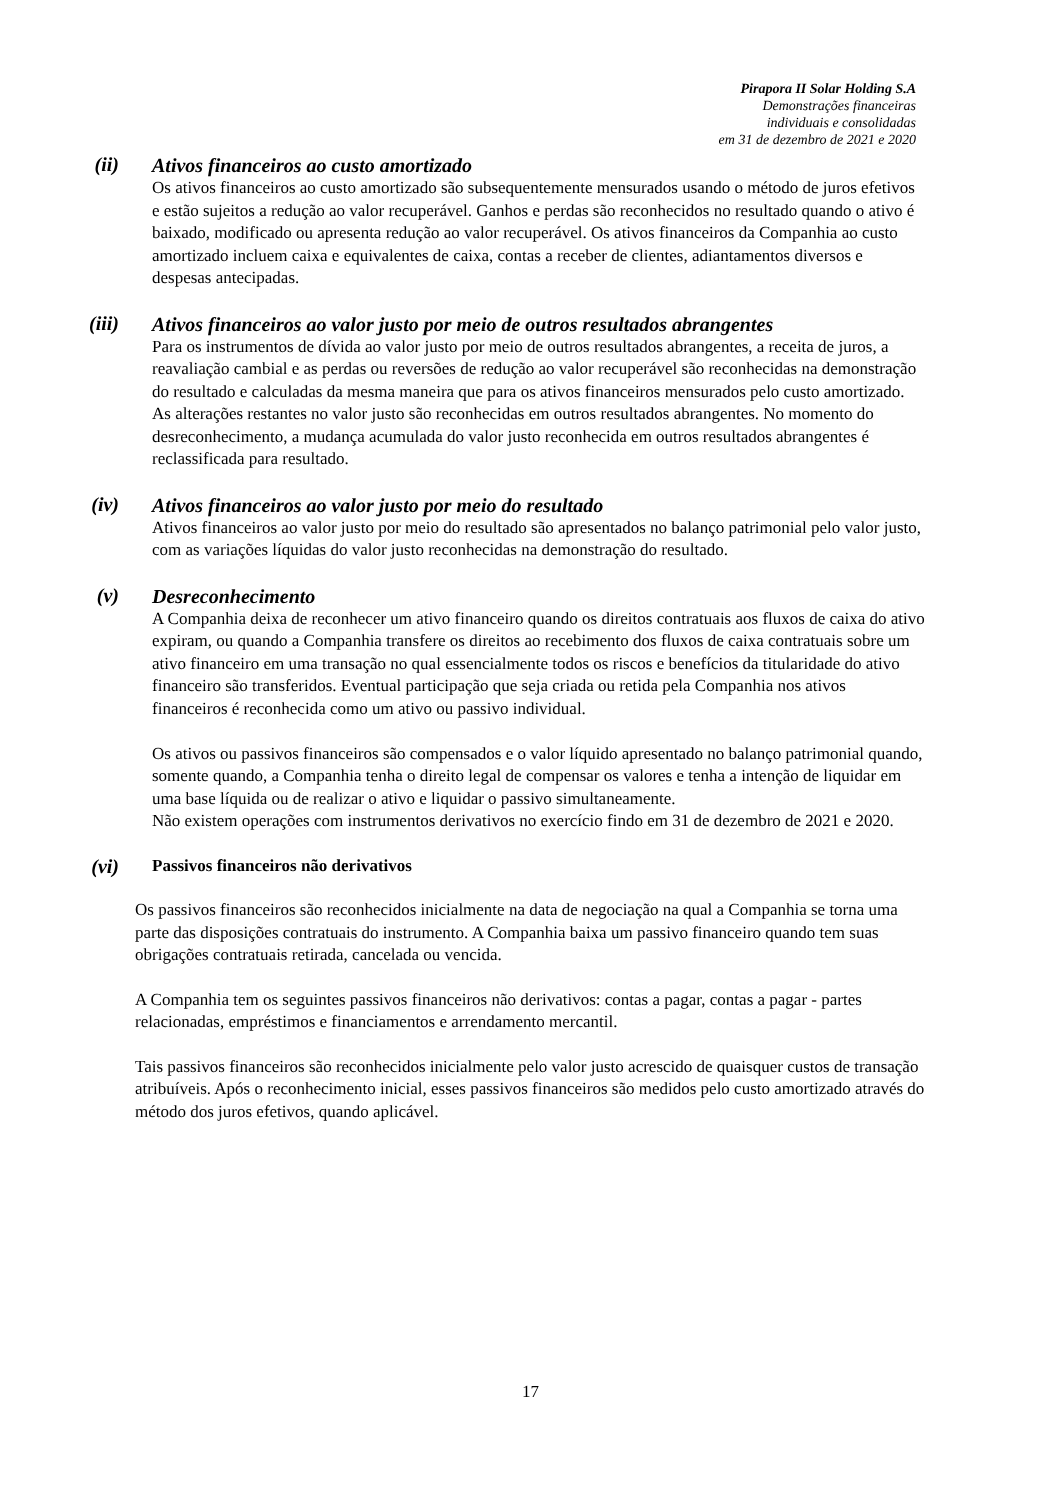Pirapora II Solar Holding S.A
Demonstrações financeiras
individuais e consolidadas
em 31 de dezembro de 2021 e 2020
(ii)
Ativos financeiros ao custo amortizado
Os ativos financeiros ao custo amortizado são subsequentemente mensurados usando o método de juros efetivos e estão sujeitos a redução ao valor recuperável. Ganhos e perdas são reconhecidos no resultado quando o ativo é baixado, modificado ou apresenta redução ao valor recuperável. Os ativos financeiros da Companhia ao custo amortizado incluem caixa e equivalentes de caixa, contas a receber de clientes, adiantamentos diversos e despesas antecipadas.
(iii)
Ativos financeiros ao valor justo por meio de outros resultados abrangentes
Para os instrumentos de dívida ao valor justo por meio de outros resultados abrangentes, a receita de juros, a reavaliação cambial e as perdas ou reversões de redução ao valor recuperável são reconhecidas na demonstração do resultado e calculadas da mesma maneira que para os ativos financeiros mensurados pelo custo amortizado. As alterações restantes no valor justo são reconhecidas em outros resultados abrangentes. No momento do desreconhecimento, a mudança acumulada do valor justo reconhecida em outros resultados abrangentes é reclassificada para resultado.
(iv)
Ativos financeiros ao valor justo por meio do resultado
Ativos financeiros ao valor justo por meio do resultado são apresentados no balanço patrimonial pelo valor justo, com as variações líquidas do valor justo reconhecidas na demonstração do resultado.
(v)
Desreconhecimento
A Companhia deixa de reconhecer um ativo financeiro quando os direitos contratuais aos fluxos de caixa do ativo expiram, ou quando a Companhia transfere os direitos ao recebimento dos fluxos de caixa contratuais sobre um ativo financeiro em uma transação no qual essencialmente todos os riscos e benefícios da titularidade do ativo financeiro são transferidos. Eventual participação que seja criada ou retida pela Companhia nos ativos financeiros é reconhecida como um ativo ou passivo individual.
Os ativos ou passivos financeiros são compensados e o valor líquido apresentado no balanço patrimonial quando, somente quando, a Companhia tenha o direito legal de compensar os valores e tenha a intenção de liquidar em uma base líquida ou de realizar o ativo e liquidar o passivo simultaneamente.
Não existem operações com instrumentos derivativos no exercício findo em 31 de dezembro de 2021 e 2020.
(vi)
Passivos financeiros não derivativos
Os passivos financeiros são reconhecidos inicialmente na data de negociação na qual a Companhia se torna uma parte das disposições contratuais do instrumento. A Companhia baixa um passivo financeiro quando tem suas obrigações contratuais retirada, cancelada ou vencida.
A Companhia tem os seguintes passivos financeiros não derivativos: contas a pagar, contas a pagar - partes relacionadas, empréstimos e financiamentos e arrendamento mercantil.
Tais passivos financeiros são reconhecidos inicialmente pelo valor justo acrescido de quaisquer custos de transação atribuíveis. Após o reconhecimento inicial, esses passivos financeiros são medidos pelo custo amortizado através do método dos juros efetivos, quando aplicável.
17